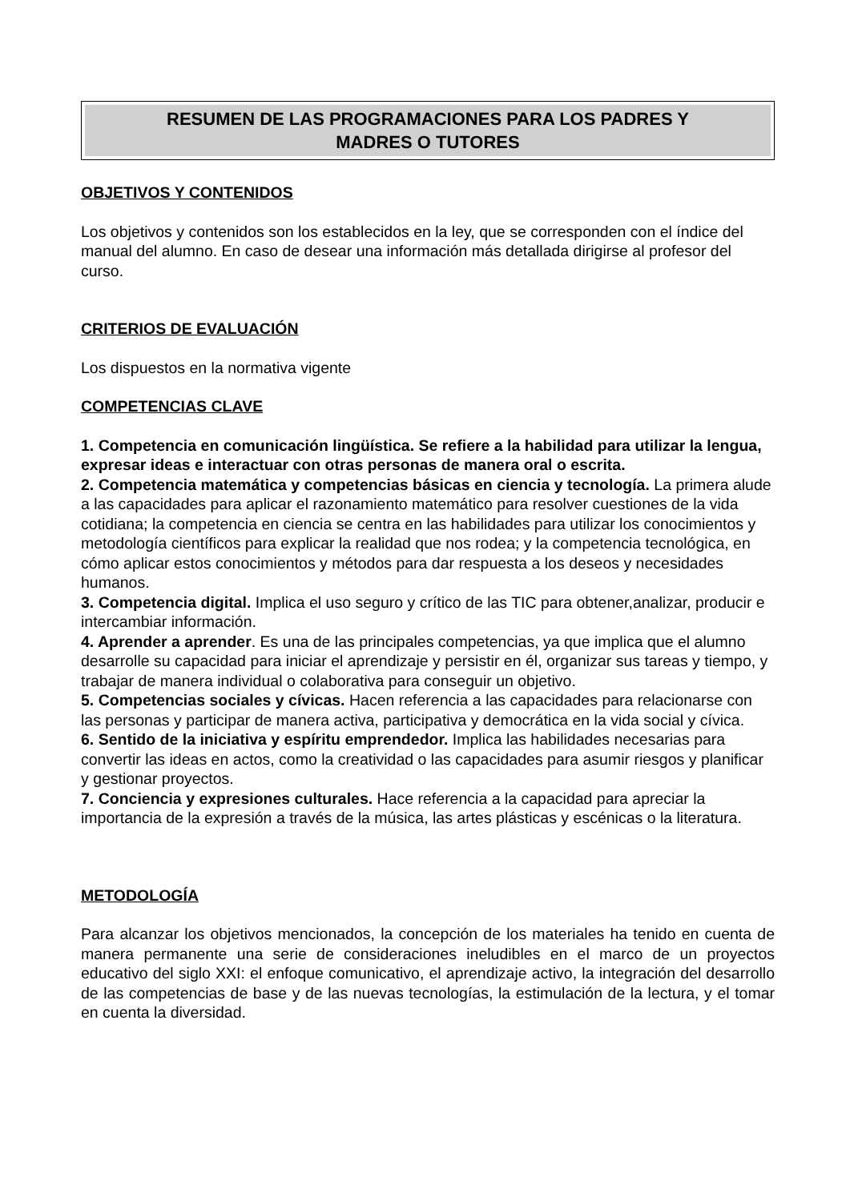RESUMEN DE LAS PROGRAMACIONES PARA LOS PADRES Y
MADRES O TUTORES
OBJETIVOS Y CONTENIDOS
Los objetivos y contenidos son los establecidos en la ley, que se corresponden con el índice del manual del alumno. En caso de desear una información más detallada dirigirse al profesor del curso.
CRITERIOS DE EVALUACIÓN
Los dispuestos en la normativa vigente
COMPETENCIAS CLAVE
1. Competencia en comunicación lingüística. Se refiere a la habilidad para utilizar la lengua, expresar ideas e interactuar con otras personas de manera oral o escrita.
2. Competencia matemática y competencias básicas en ciencia y tecnología. La primera alude a las capacidades para aplicar el razonamiento matemático para resolver cuestiones de la vida cotidiana; la competencia en ciencia se centra en las habilidades para utilizar los conocimientos y metodología científicos para explicar la realidad que nos rodea; y la competencia tecnológica, en cómo aplicar estos conocimientos y métodos para dar respuesta a los deseos y necesidades humanos.
3. Competencia digital. Implica el uso seguro y crítico de las TIC para obtener,analizar, producir e intercambiar información.
4. Aprender a aprender. Es una de las principales competencias, ya que implica que el alumno desarrolle su capacidad para iniciar el aprendizaje y persistir en él, organizar sus tareas y tiempo, y trabajar de manera individual o colaborativa para conseguir un objetivo.
5. Competencias sociales y cívicas. Hacen referencia a las capacidades para relacionarse con las personas y participar de manera activa, participativa y democrática en la vida social y cívica.
6. Sentido de la iniciativa y espíritu emprendedor. Implica las habilidades necesarias para convertir las ideas en actos, como la creatividad o las capacidades para asumir riesgos y planificar y gestionar proyectos.
7. Conciencia y expresiones culturales. Hace referencia a la capacidad para apreciar la importancia de la expresión a través de la música, las artes plásticas y escénicas o la literatura.
METODOLOGÍA
Para alcanzar los objetivos mencionados, la concepción de los materiales ha tenido en cuenta de manera permanente una serie de consideraciones ineludibles en el marco de un proyectos educativo del siglo XXI: el enfoque comunicativo, el aprendizaje activo, la integración del desarrollo de las competencias de base y de las nuevas tecnologías, la estimulación de la lectura, y el tomar en cuenta la diversidad.